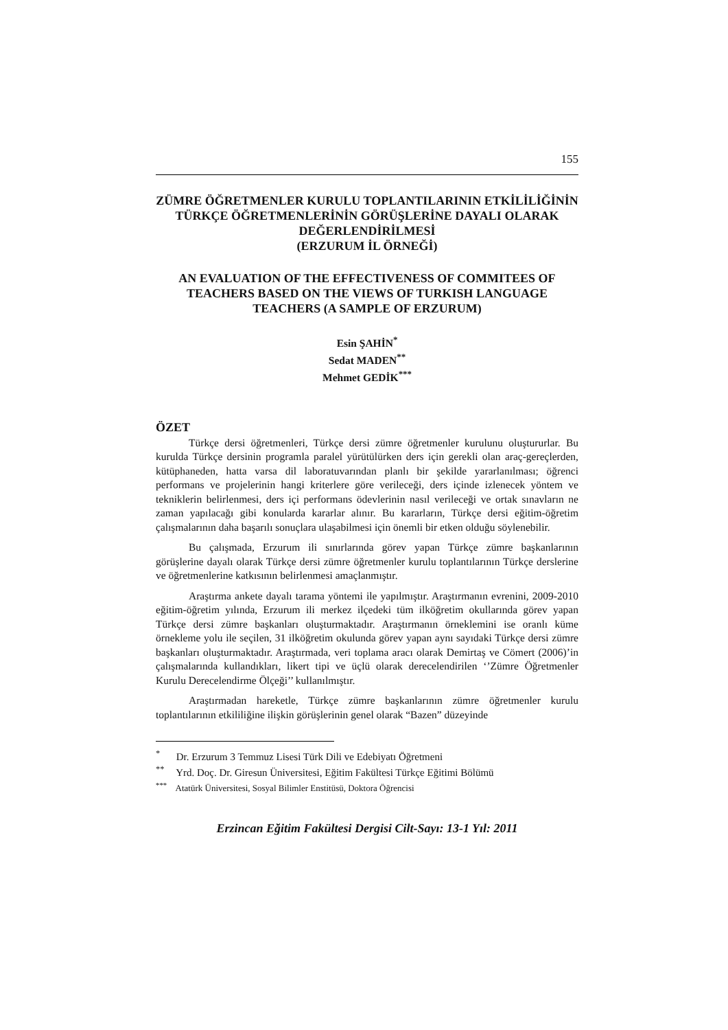155
ZÜMRE ÖĞRETMENLER KURULU TOPLANTILARININ ETKİLİLİĞİNİN TÜRKÇE ÖĞRETMENLERİNİN GÖRÜŞLERİNE DAYALI OLARAK DEĞERLENDİRİLMESİ
(ERZURUM İL ÖRNEĞİ)
AN EVALUATION OF THE EFFECTIVENESS OF COMMITEES OF TEACHERS BASED ON THE VIEWS OF TURKISH LANGUAGE TEACHERS (A SAMPLE OF ERZURUM)
Esin ŞAHİN<sup>*</sup>
Sedat MADEN<sup>**</sup>
Mehmet GEDİK<sup>***</sup>
ÖZET
Türkçe dersi öğretmenleri, Türkçe dersi zümre öğretmenler kurulunu oluştururlar. Bu kurulda Türkçe dersinin programla paralel yürütülürken ders için gerekli olan araç-gereçlerden, kütüphaneden, hatta varsa dil laboratuvarından planlı bir şekilde yararlanılması; öğrenci performans ve projelerinin hangi kriterlere göre verileceği, ders içinde izlenecek yöntem ve tekniklerin belirlenmesi, ders içi performans ödevlerinin nasıl verileceği ve ortak sınavların ne zaman yapılacağı gibi konularda kararlar alınır. Bu kararların, Türkçe dersi eğitim-öğretim çalışmalarının daha başarılı sonuçlara ulaşabilmesi için önemli bir etken olduğu söylenebilir.
Bu çalışmada, Erzurum ili sınırlarında görev yapan Türkçe zümre başkanlarının görüşlerine dayalı olarak Türkçe dersi zümre öğretmenler kurulu toplantılarının Türkçe derslerine ve öğretmenlerine katkısının belirlenmesi amaçlanmıştır.
Araştırma ankete dayalı tarama yöntemi ile yapılmıştır. Araştırmanın evrenini, 2009-2010 eğitim-öğretim yılında, Erzurum ili merkez ilçedeki tüm ilköğretim okullarında görev yapan Türkçe dersi zümre başkanları oluşturmaktadır. Araştırmanın örneklemini ise oranlı küme örnekleme yolu ile seçilen, 31 ilköğretim okulunda görev yapan aynı sayıdaki Türkçe dersi zümre başkanları oluşturmaktadır. Araştırmada, veri toplama aracı olarak Demirtaş ve Cömert (2006)’in çalışmalarında kullandıkları, likert tipi ve üçlü olarak derecelendirilen ‘’Zümre Öğretmenler Kurulu Derecelendirme Ölçeği’’ kullanılmıştır.
Araştırmadan hareketle, Türkçe zümre başkanlarının zümre öğretmenler kurulu toplantılarının etkililiğine ilişkin görüşlerinin genel olarak “Bazen” düzeyinde
<sup>*</sup> Dr. Erzurum 3 Temmuz Lisesi Türk Dili ve Edebiyatı Öğretmeni
<sup>**</sup> Yrd. Doç. Dr. Giresun Üniversitesi, Eğitim Fakültesi Türkçe Eğitimi Bölümü
<sup>***</sup> Atatürk Üniversitesi, Sosyal Bilimler Enstitüsü, Doktora Öğrencisi
Erzincan Eğitim Fakültesi Dergisi Cilt-Sayı: 13-1 Yıl: 2011